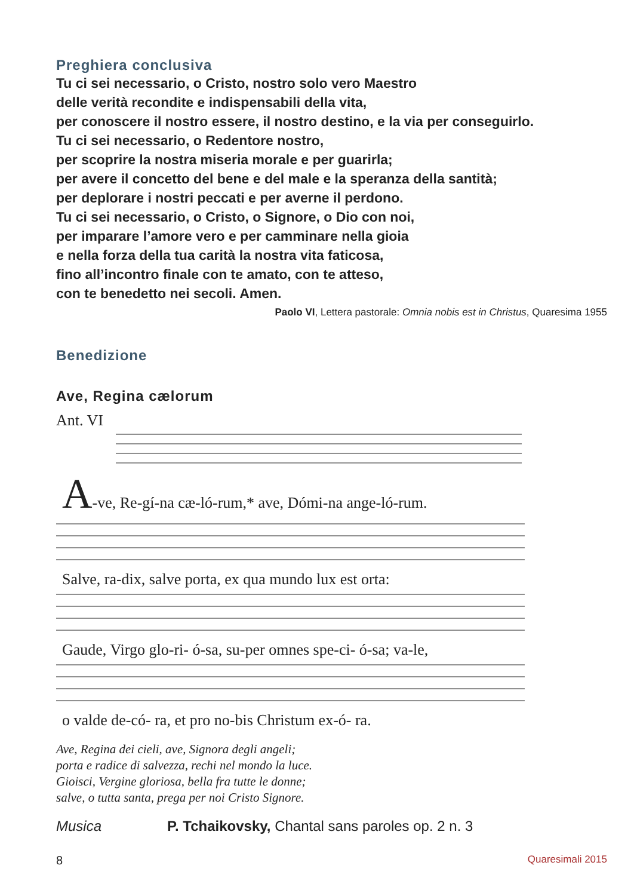Preghiera conclusiva
Tu ci sei necessario, o Cristo, nostro solo vero Maestro
delle verità recondite e indispensabili della vita,
per conoscere il nostro essere, il nostro destino, e la via per conseguirlo.
Tu ci sei necessario, o Redentore nostro,
per scoprire la nostra miseria morale e per guarirla;
per avere il concetto del bene e del male e la speranza della santità;
per deplorare i nostri peccati e per averne il perdono.
Tu ci sei necessario, o Cristo, o Signore, o Dio con noi,
per imparare l’amore vero e per camminare nella gioia
e nella forza della tua carità la nostra vita faticosa,
fino all’incontro finale con te amato, con te atteso,
con te benedetto nei secoli. Amen.
Paolo VI, Lettera pastorale: Omnia nobis est in Christus, Quaresima 1955
Benedizione
Ave, Regina cælorum
Ant. VI
A-ve, Re-gí-na cæ-ló-rum,* ave, Dómi-na ange-ló-rum.
Salve, ra-dix, salve porta, ex qua mundo lux est orta:
Gaude, Virgo glo-ri- ó-sa, su-per omnes spe-ci- ó-sa; va-le,
o valde de-có- ra, et pro no-bis Christum ex-ó- ra.
Ave, Regina dei cieli, ave, Signora degli angeli;
porta e radice di salvezza, rechi nel mondo la luce.
Gioisci, Vergine gloriosa, bella fra tutte le donne;
salve, o tutta santa, prega per noi Cristo Signore.
Musica P. Tchaikovsky, Chantal sans paroles op. 2 n. 3
8 Quaresimali 2015